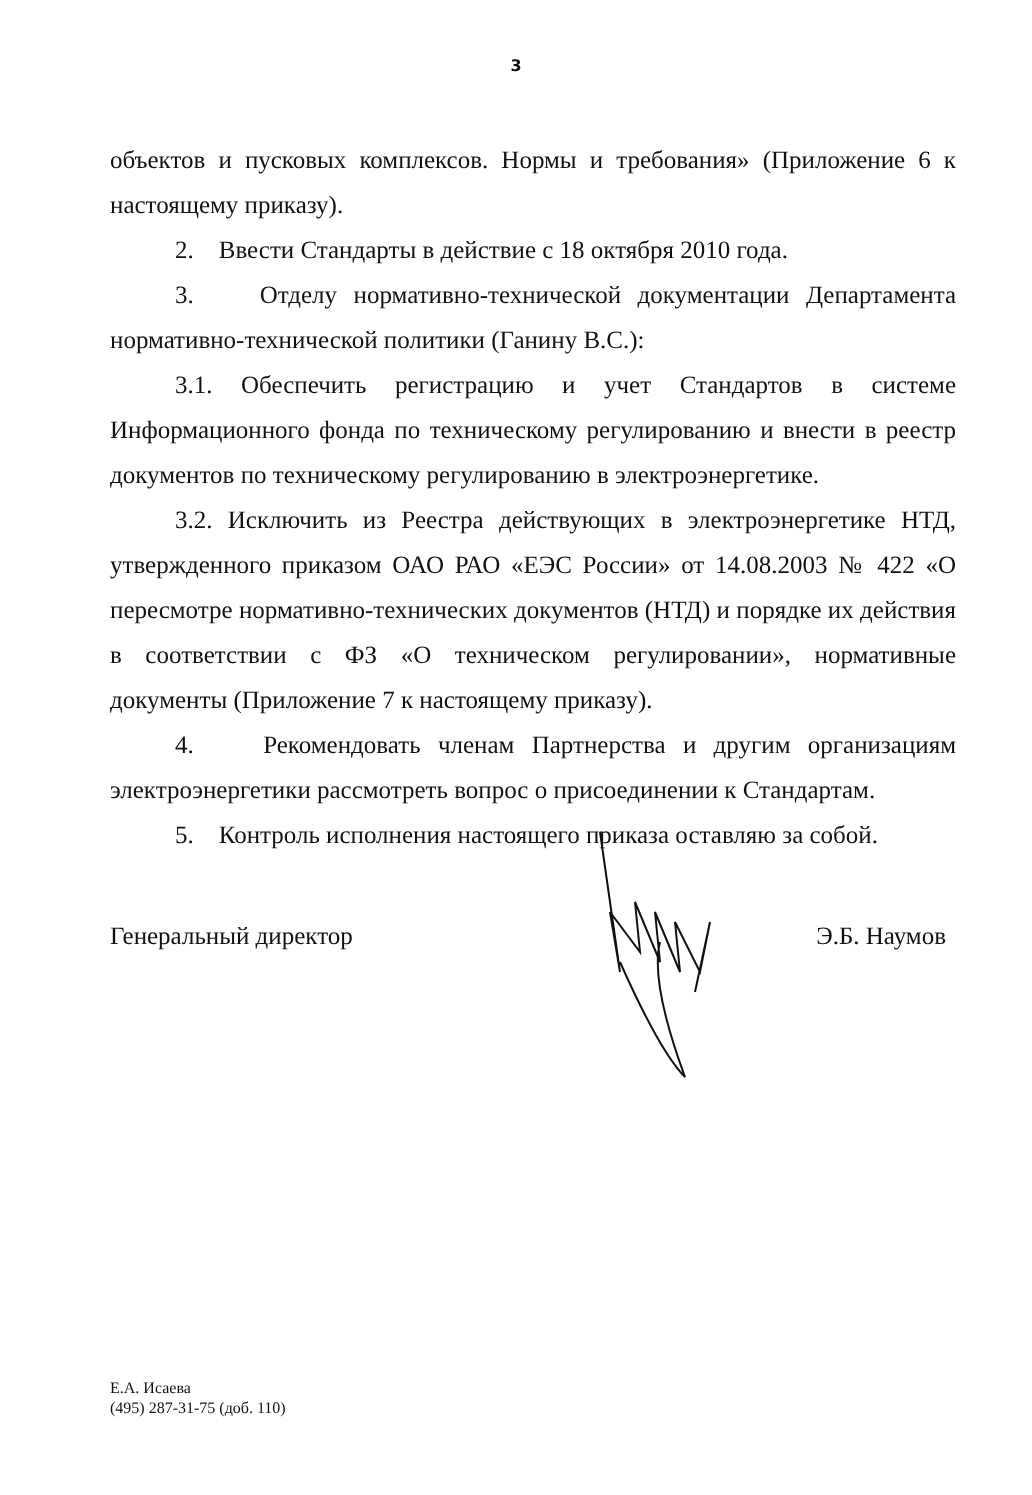3
объектов и пусковых комплексов. Нормы и требования» (Приложение 6 к настоящему приказу).
2. Ввести Стандарты в действие с 18 октября 2010 года.
3. Отделу нормативно-технической документации Департамента нормативно-технической политики (Ганину В.С.):
3.1. Обеспечить регистрацию и учет Стандартов в системе Информационного фонда по техническому регулированию и внести в реестр документов по техническому регулированию в электроэнергетике.
3.2. Исключить из Реестра действующих в электроэнергетике НТД, утвержденного приказом ОАО РАО «ЕЭС России» от 14.08.2003 № 422 «О пересмотре нормативно-технических документов (НТД) и порядке их действия в соответствии с ФЗ «О техническом регулировании», нормативные документы (Приложение 7 к настоящему приказу).
4. Рекомендовать членам Партнерства и другим организациям электроэнергетики рассмотреть вопрос о присоединении к Стандартам.
5. Контроль исполнения настоящего приказа оставляю за собой.
Генеральный директор Э.Б. Наумов
Е.А. Исаева
(495) 287-31-75 (доб. 110)